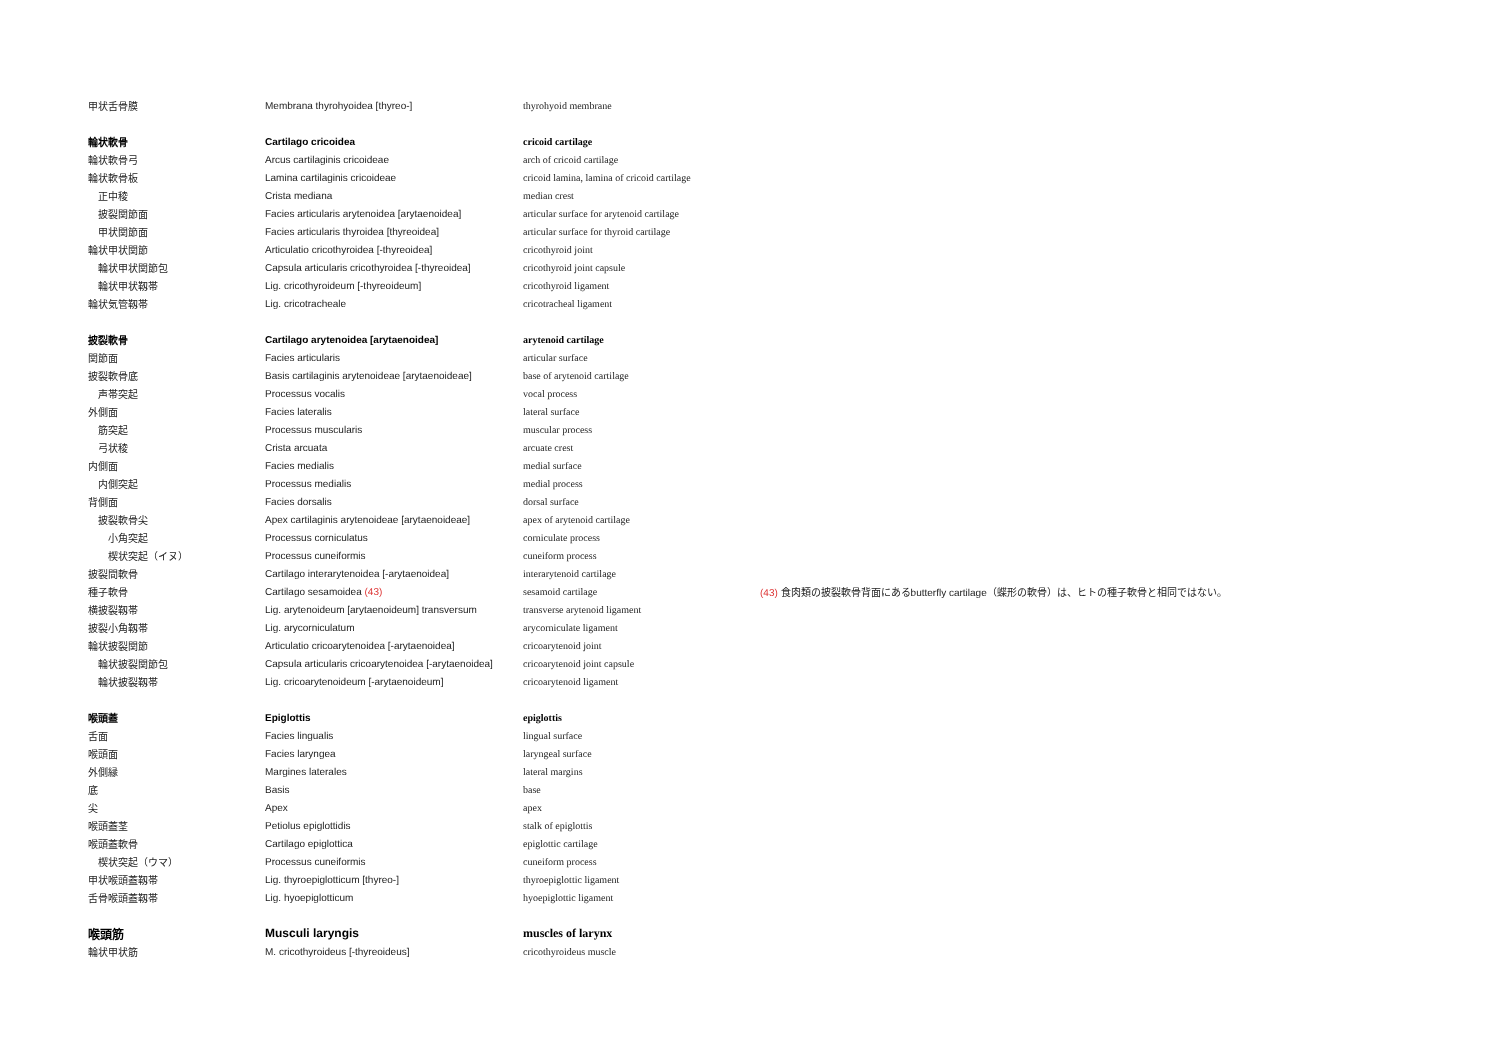| 甲状舌骨膜 | Membrana thyrohyoidea [thyreo-] | thyrohyoid membrane | |
| 輪状軟骨 | Cartilago cricoidea | cricoid cartilage | |
| 輪状軟骨弓 | Arcus cartilaginis cricoideae | arch of cricoid cartilage | |
| 輪状軟骨板 | Lamina cartilaginis cricoideae | cricoid lamina, lamina of cricoid cartilage | |
| 正中稜 | Crista mediana | median crest | |
| 披裂関節面 | Facies articularis arytenoidea [arytaenoidea] | articular surface for arytenoid cartilage | |
| 甲状関節面 | Facies articularis thyroidea [thyreoidea] | articular surface for thyroid cartilage | |
| 輪状甲状関節 | Articulatio cricothyroidea [-thyreoidea] | cricothyroid joint | |
| 輪状甲状関節包 | Capsula articularis cricothyroidea [-thyreoidea] | cricothyroid joint capsule | |
| 輪状甲状靱帯 | Lig. cricothyroideum [-thyreoideum] | cricothyroid ligament | |
| 輪状気管靱帯 | Lig. cricotracheale | cricotracheal ligament | |
| 披裂軟骨 | Cartilago arytenoidea [arytaenoidea] | arytenoid cartilage | |
| 関節面 | Facies articularis | articular surface | |
| 披裂軟骨底 | Basis cartilaginis arytenoideae [arytaenoideae] | base of arytenoid cartilage | |
| 声帯突起 | Processus vocalis | vocal process | |
| 外側面 | Facies lateralis | lateral surface | |
| 筋突起 | Processus muscularis | muscular process | |
| 弓状稜 | Crista arcuata | arcuate crest | |
| 内側面 | Facies medialis | medial surface | |
| 内側突起 | Processus medialis | medial process | |
| 背側面 | Facies dorsalis | dorsal surface | |
| 披裂軟骨尖 | Apex cartilaginis arytenoideae [arytaenoideae] | apex of arytenoid cartilage | |
| 小角突起 | Processus corniculatus | corniculate process | |
| 楔状突起（イヌ） | Processus cuneiformis | cuneiform process | |
| 披裂間軟骨 | Cartilago interarytenoidea [-arytaenoidea] | interarytenoid cartilage | |
| 種子軟骨 | Cartilago sesamoidea (43) | sesamoid cartilage | (43) 食肉類の披裂軟骨背面にあるbutterfly cartilage（蝶形の軟骨）は、ヒトの種子軟骨と相同ではない。 |
| 横披裂靱帯 | Lig. arytenoideum [arytaenoideum] transversum | transverse arytenoid ligament | |
| 披裂小角靱帯 | Lig. arycorniculatum | arycorniculate ligament | |
| 輪状披裂関節 | Articulatio cricoarytenoidea [-arytaenoidea] | cricoarytenoid joint | |
| 輪状披裂関節包 | Capsula articularis cricoarytenoidea [-arytaenoidea] | cricoarytenoid joint capsule | |
| 輪状披裂靱帯 | Lig. cricoarytenoideum [-arytaenoideum] | cricoarytenoid ligament | |
| 喉頭蓋 | Epiglottis | epiglottis | |
| 舌面 | Facies lingualis | lingual surface | |
| 喉頭面 | Facies laryngea | laryngeal surface | |
| 外側縁 | Margines laterales | lateral margins | |
| 底 | Basis | base | |
| 尖 | Apex | apex | |
| 喉頭蓋茎 | Petiolus epiglottidis | stalk of epiglottis | |
| 喉頭蓋軟骨 | Cartilago epiglottica | epiglottic cartilage | |
| 楔状突起（ウマ） | Processus cuneiformis | cuneiform process | |
| 甲状喉頭蓋靱帯 | Lig. thyroepiglotticum [thyreo-] | thyroepiglottic ligament | |
| 舌骨喉頭蓋靱帯 | Lig. hyoepiglotticum | hyoepiglottic ligament | |
| 喉頭筋 | Musculi laryngis | muscles of larynx | |
| 輪状甲状筋 | M. cricothyroideus [-thyreoideus] | cricothyroideus muscle | |